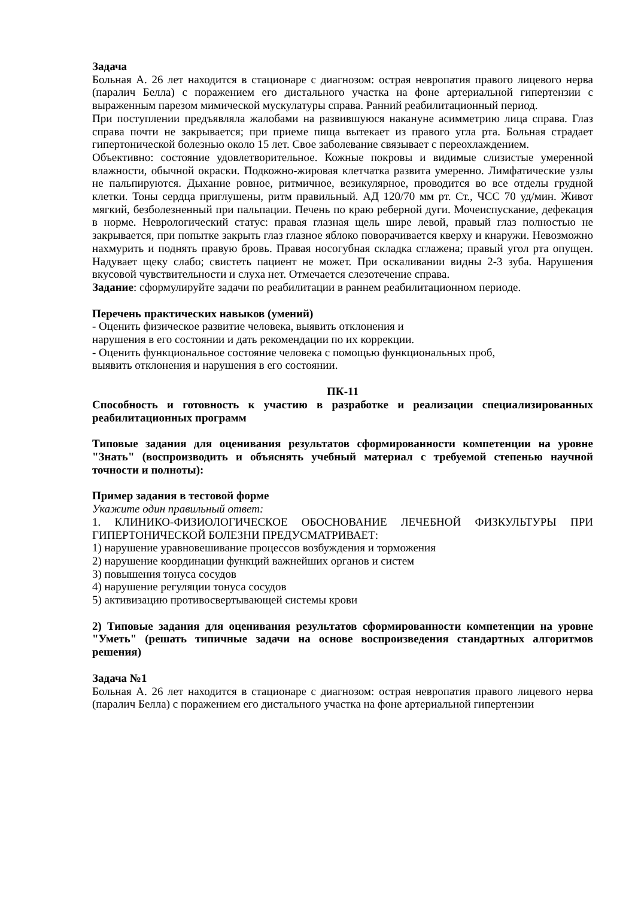Задача
Больная А. 26 лет находится в стационаре с диагнозом: острая невропатия правого лицевого нерва (паралич Белла) с поражением его дистального участка на фоне артериальной гипертензии с выраженным парезом мимической мускулатуры справа. Ранний реабилитационный период.
При поступлении предъявляла жалобами на развившуюся накануне асимметрию лица справа. Глаз справа почти не закрывается; при приеме пища вытекает из правого угла рта. Больная страдает гипертонической болезнью около 15 лет. Свое заболевание связывает с переохлаждением.
Объективно: состояние удовлетворительное. Кожные покровы и видимые слизистые умеренной влажности, обычной окраски. Подкожно-жировая клетчатка развита умеренно. Лимфатические узлы не пальпируются. Дыхание ровное, ритмичное, везикулярное, проводится во все отделы грудной клетки. Тоны сердца приглушены, ритм правильный. АД 120/70 мм рт. Ст., ЧСС 70 уд/мин. Живот мягкий, безболезненный при пальпации. Печень по краю реберной дуги. Мочеиспускание, дефекация в норме. Неврологический статус: правая глазная щель шире левой, правый глаз полностью не закрывается, при попытке закрыть глаз глазное яблоко поворачивается кверху и кнаружи. Невозможно нахмурить и поднять правую бровь. Правая носогубная складка сглажена; правый угол рта опущен. Надувает щеку слабо; свистеть пациент не может. При оскаливании видны 2-3 зуба. Нарушения вкусовой чувствительности и слуха нет. Отмечается слезотечение справа.
Задание: сформулируйте задачи по реабилитации в раннем реабилитационном периоде.
Перечень практических навыков (умений)
- Оценить физическое развитие человека, выявить отклонения и
нарушения в его состоянии и дать рекомендации по их коррекции.
- Оценить функциональное состояние человека с помощью функциональных проб,
выявить отклонения и нарушения в его состоянии.
ПК-11
Способность и готовность к участию в разработке и реализации специализированных реабилитационных программ
Типовые задания для оценивания результатов сформированности компетенции на уровне "Знать" (воспроизводить и объяснять учебный материал с требуемой степенью научной точности и полноты):
Пример задания в тестовой форме
Укажите один правильный ответ:
1. КЛИНИКО-ФИЗИОЛОГИЧЕСКОЕ ОБОСНОВАНИЕ ЛЕЧЕБНОЙ ФИЗКУЛЬТУРЫ ПРИ ГИПЕРТОНИЧЕСКОЙ БОЛЕЗНИ ПРЕДУСМАТРИВАЕТ:
1) нарушение уравновешивание процессов возбуждения и торможения
2) нарушение координации функций важнейших органов и систем
3) повышения тонуса сосудов
4) нарушение регуляции тонуса сосудов
5) активизацию противосвертывающей системы крови
2) Типовые задания для оценивания результатов сформированности компетенции на уровне "Уметь" (решать типичные задачи на основе воспроизведения стандартных алгоритмов решения)
Задача №1
Больная А. 26 лет находится в стационаре с диагнозом: острая невропатия правого лицевого нерва (паралич Белла) с поражением его дистального участка на фоне артериальной гипертензии